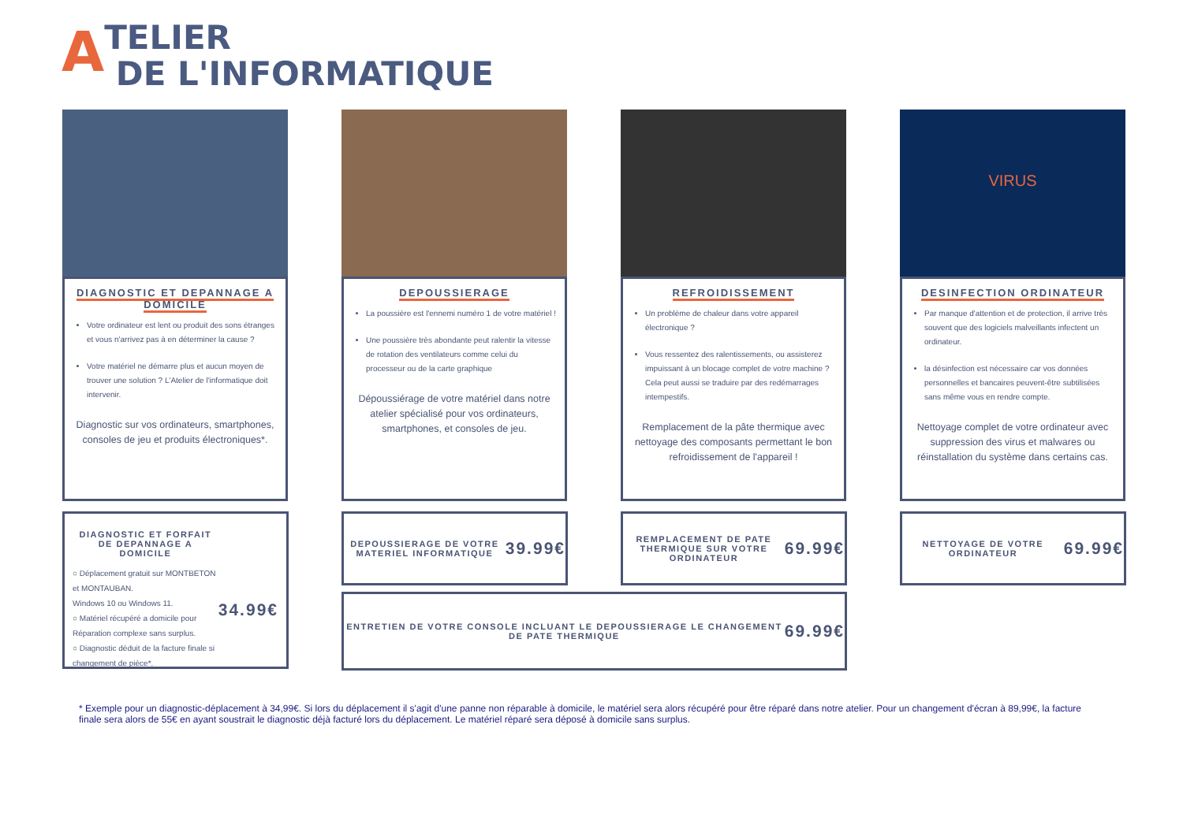ATELIER
DE L'INFORMATIQUE
DIAGNOSTIC ET DEPANNAGE A DOMICILE
Votre ordinateur est lent ou produit des sons étranges et vous n'arrivez pas à en déterminer la cause ?
Votre matériel ne démarre plus et aucun moyen de trouver une solution ? L'Atelier de l'informatique doit intervenir.
Diagnostic sur vos ordinateurs, smartphones, consoles de jeu et produits électroniques*.
DEPOUSSIERAGE
La poussière est l'ennemi numéro 1 de votre matériel !
Une poussière très abondante peut ralentir la vitesse de rotation des ventilateurs comme celui du processeur ou de la carte graphique
Dépoussiérage de votre matériel dans notre atelier spécialisé pour vos ordinateurs, smartphones, et consoles de jeu.
REFROIDISSEMENT
Un problème de chaleur dans votre appareil électronique ?
Vous ressentez des ralentissements, ou assisterez impuissant à un blocage complet de votre machine ? Cela peut aussi se traduire par des redémarrages intempestifs.
Remplacement de la pâte thermique avec nettoyage des composants permettant le bon refroidissement de l'appareil !
VIRUS
DESINFECTION ORDINATEUR
Par manque d'attention et de protection, il arrive très souvent que des logiciels malveillants infectent un ordinateur.
la désinfection est nécessaire car vos données personnelles et bancaires peuvent-être subtilisées sans même vous en rendre compte.
Nettoyage complet de votre ordinateur avec suppression des virus et malwares ou réinstallation du système dans certains cas.
DIAGNOSTIC ET FORFAIT DE DEPANNAGE A DOMICILE
○ Déplacement gratuit sur MONTBETON et MONTAUBAN.
Windows 10 ou Windows 11.
○ Matériel récupéré a domicile pour Réparation complexe sans surplus.
○ Diagnostic déduit de la facture finale si changement de pièce*.
34.99€
DEPOUSSIERAGE DE VOTRE MATERIEL INFORMATIQUE
39.99€
REMPLACEMENT DE PATE THERMIQUE SUR VOTRE ORDINATEUR
69.99€
NETTOYAGE DE VOTRE ORDINATEUR
69.99€
ENTRETIEN DE VOTRE CONSOLE INCLUANT LE DEPOUSSIERAGE LE CHANGEMENT DE PATE THERMIQUE
69.99€
* Exemple pour un diagnostic-déplacement à 34,99€. Si lors du déplacement il s'agit d'une panne non réparable à domicile, le matériel sera alors récupéré pour être réparé dans notre atelier. Pour un changement d'écran à 89,99€, la facture finale sera alors de 55€ en ayant soustrait le diagnostic déjà facturé lors du déplacement. Le matériel réparé sera déposé à domicile sans surplus.